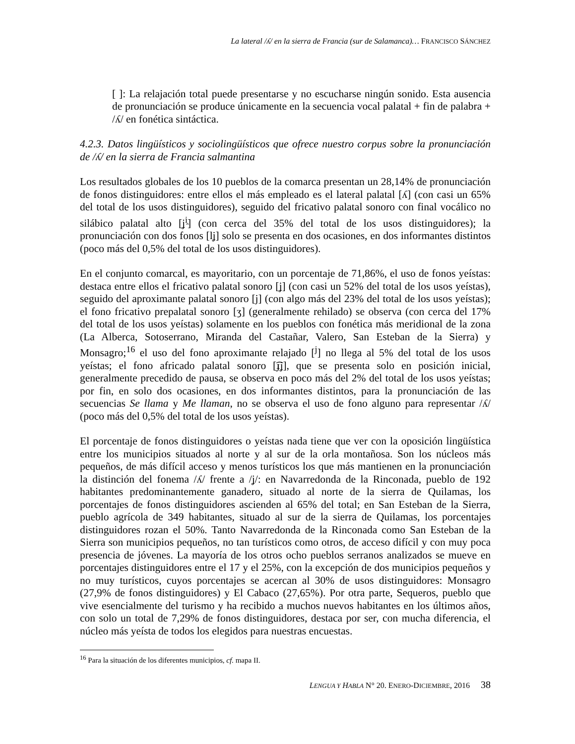La lateral /ʎ/ en la sierra de Francia (sur de Salamanca)… FRANCISCO SÁNCHEZ
[ ]: La relajación total puede presentarse y no escucharse ningún sonido. Esta ausencia de pronunciación se produce únicamente en la secuencia vocal palatal + fin de palabra + /ʎ/ en fonética sintáctica.
4.2.3. Datos lingüísticos y sociolingüísticos que ofrece nuestro corpus sobre la pronunciación de /ʎ/ en la sierra de Francia salmantina
Los resultados globales de los 10 pueblos de la comarca presentan un 28,14% de pronunciación de fonos distinguidores: entre ellos el más empleado es el lateral palatal [ʎ] (con casi un 65% del total de los usos distinguidores), seguido del fricativo palatal sonoro con final vocálico no silábico palatal alto [ʝ<sup>i̯</sup>] (con cerca del 35% del total de los usos distinguidores); la pronunciación con dos fonos [lʝ] solo se presenta en dos ocasiones, en dos informantes distintos (poco más del 0,5% del total de los usos distinguidores).
En el conjunto comarcal, es mayoritario, con un porcentaje de 71,86%, el uso de fonos yeístas: destaca entre ellos el fricativo palatal sonoro [ʝ] (con casi un 52% del total de los usos yeístas), seguido del aproximante palatal sonoro [j] (con algo más del 23% del total de los usos yeístas); el fono fricativo prepalatal sonoro [ʒ] (generalmente rehilado) se observa (con cerca del 17% del total de los usos yeístas) solamente en los pueblos con fonética más meridional de la zona (La Alberca, Sotoserrano, Miranda del Castañar, Valero, San Esteban de la Sierra) y Monsagro;<sup>16</sup> el uso del fono aproximante relajado [<sup>j</sup>] no llega al 5% del total de los usos yeístas; el fono africado palatal sonoro [͡ɟʝ], que se presenta solo en posición inicial, generalmente precedido de pausa, se observa en poco más del 2% del total de los usos yeístas; por fin, en solo dos ocasiones, en dos informantes distintos, para la pronunciación de las secuencias Se llama y Me llaman, no se observa el uso de fono alguno para representar /ʎ/ (poco más del 0,5% del total de los usos yeístas).
El porcentaje de fonos distinguidores o yeístas nada tiene que ver con la oposición lingüística entre los municipios situados al norte y al sur de la orla montañosa. Son los núcleos más pequeños, de más difícil acceso y menos turísticos los que más mantienen en la pronunciación la distinción del fonema /ʎ/ frente a /ʝ/: en Navarredonda de la Rinconada, pueblo de 192 habitantes predominantemente ganadero, situado al norte de la sierra de Quilamas, los porcentajes de fonos distinguidores ascienden al 65% del total; en San Esteban de la Sierra, pueblo agrícola de 349 habitantes, situado al sur de la sierra de Quilamas, los porcentajes distinguidores rozan el 50%. Tanto Navarredonda de la Rinconada como San Esteban de la Sierra son municipios pequeños, no tan turísticos como otros, de acceso difícil y con muy poca presencia de jóvenes. La mayoría de los otros ocho pueblos serranos analizados se mueve en porcentajes distinguidores entre el 17 y el 25%, con la excepción de dos municipios pequeños y no muy turísticos, cuyos porcentajes se acercan al 30% de usos distinguidores: Monsagro (27,9% de fonos distinguidores) y El Cabaco (27,65%). Por otra parte, Sequeros, pueblo que vive esencialmente del turismo y ha recibido a muchos nuevos habitantes en los últimos años, con solo un total de 7,29% de fonos distinguidores, destaca por ser, con mucha diferencia, el núcleo más yeísta de todos los elegidos para nuestras encuestas.
<sup>16</sup> Para la situación de los diferentes municipios, cf. mapa II.
LENGUA Y HABLA N° 20. ENERO-DICIEMBRE, 2016 38